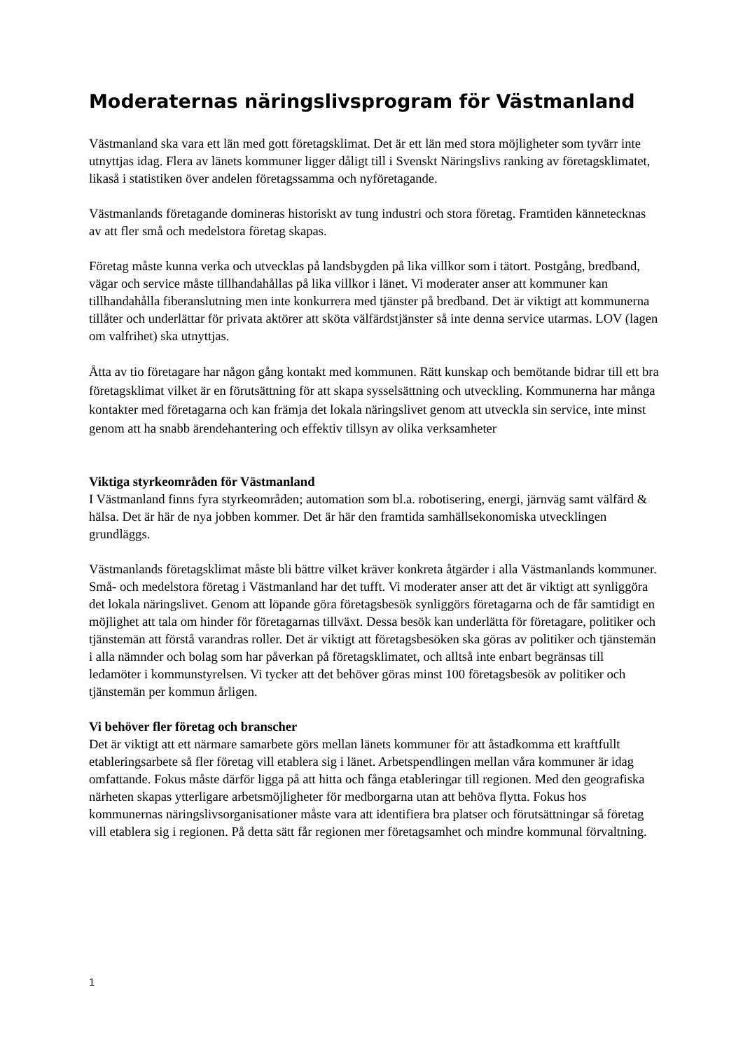Moderaternas näringslivsprogram för Västmanland
Västmanland ska vara ett län med gott företagsklimat. Det är ett län med stora möjligheter som tyvärr inte utnyttjas idag. Flera av länets kommuner ligger dåligt till i Svenskt Näringslivs ranking av företagsklimatet, likaså i statistiken över andelen företagssamma och nyföretagande.
Västmanlands företagande domineras historiskt av tung industri och stora företag. Framtiden kännetecknas av att fler små och medelstora företag skapas.
Företag måste kunna verka och utvecklas på landsbygden på lika villkor som i tätort. Postgång, bredband, vägar och service måste tillhandahållas på lika villkor i länet. Vi moderater anser att kommuner kan tillhandahålla fiberanslutning men inte konkurrera med tjänster på bredband. Det är viktigt att kommunerna tillåter och underlättar för privata aktörer att sköta välfärdstjänster så inte denna service utarmas. LOV (lagen om valfrihet) ska utnyttjas.
Åtta av tio företagare har någon gång kontakt med kommunen. Rätt kunskap och bemötande bidrar till ett bra företagsklimat vilket är en förutsättning för att skapa sysselsättning och utveckling. Kommunerna har många kontakter med företagarna och kan främja det lokala näringslivet genom att utveckla sin service, inte minst genom att ha snabb ärendehantering och effektiv tillsyn av olika verksamheter
Viktiga styrkeområden för Västmanland
I Västmanland finns fyra styrkeområden; automation som bl.a. robotisering, energi, järnväg samt välfärd & hälsa. Det är här de nya jobben kommer. Det är här den framtida samhällsekonomiska utvecklingen grundläggs.
Västmanlands företagsklimat måste bli bättre vilket kräver konkreta åtgärder i alla Västmanlands kommuner. Små- och medelstora företag i Västmanland har det tufft. Vi moderater anser att det är viktigt att synliggöra det lokala näringslivet. Genom att löpande göra företagsbesök synliggörs företagarna och de får samtidigt en möjlighet att tala om hinder för företagarnas tillväxt. Dessa besök kan underlätta för företagare, politiker och tjänstemän att förstå varandras roller. Det är viktigt att företagsbesöken ska göras av politiker och tjänstemän i alla nämnder och bolag som har påverkan på företagsklimatet, och alltså inte enbart begränsas till ledamöter i kommunstyrelsen. Vi tycker att det behöver göras minst 100 företagsbesök av politiker och tjänstemän per kommun årligen.
Vi behöver fler företag och branscher
Det är viktigt att ett närmare samarbete görs mellan länets kommuner för att åstadkomma ett kraftfullt etableringsarbete så fler företag vill etablera sig i länet. Arbetspendlingen mellan våra kommuner är idag omfattande. Fokus måste därför ligga på att hitta och fånga etableringar till regionen. Med den geografiska närheten skapas ytterligare arbetsmöjligheter för medborgarna utan att behöva flytta. Fokus hos kommunernas näringslivsorganisationer måste vara att identifiera bra platser och förutsättningar så företag vill etablera sig i regionen. På detta sätt får regionen mer företagsamhet och mindre kommunal förvaltning.
1